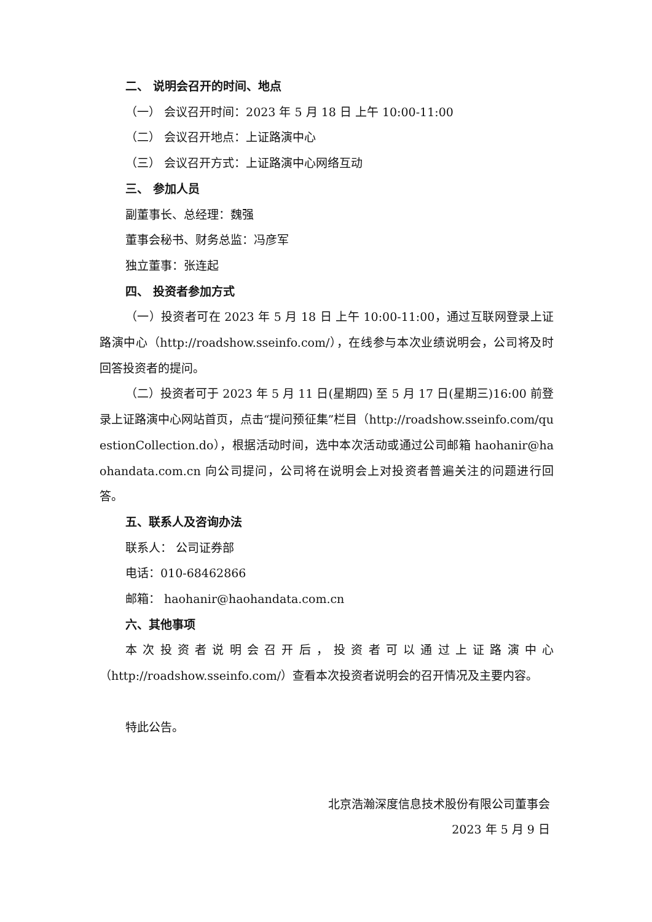二、 说明会召开的时间、地点
（一） 会议召开时间：2023 年 5 月 18 日 上午 10:00-11:00
（二） 会议召开地点：上证路演中心
（三） 会议召开方式：上证路演中心网络互动
三、 参加人员
副董事长、总经理：魏强
董事会秘书、财务总监：冯彦军
独立董事：张连起
四、 投资者参加方式
（一）投资者可在 2023 年 5 月 18 日 上午 10:00-11:00，通过互联网登录上证路演中心（http://roadshow.sseinfo.com/），在线参与本次业绩说明会，公司将及时回答投资者的提问。
（二）投资者可于 2023 年 5 月 11 日(星期四) 至 5 月 17 日(星期三)16:00 前登录上证路演中心网站首页，点击“提问预征集”栏目（http://roadshow.sseinfo.com/questionCollection.do），根据活动时间，选中本次活动或通过公司邮箱 haohanir@haohandata.com.cn 向公司提问，公司将在说明会上对投资者普遍关注的问题进行回答。
五、联系人及咨询办法
联系人： 公司证券部
电话：010-68462866
邮箱： haohanir@haohandata.com.cn
六、其他事项
本次投资者说明会召开后，投资者可以通过上证路演中心（http://roadshow.sseinfo.com/）查看本次投资者说明会的召开情况及主要内容。
特此公告。
北京浩瀚深度信息技术股份有限公司董事会
2023 年 5 月 9 日